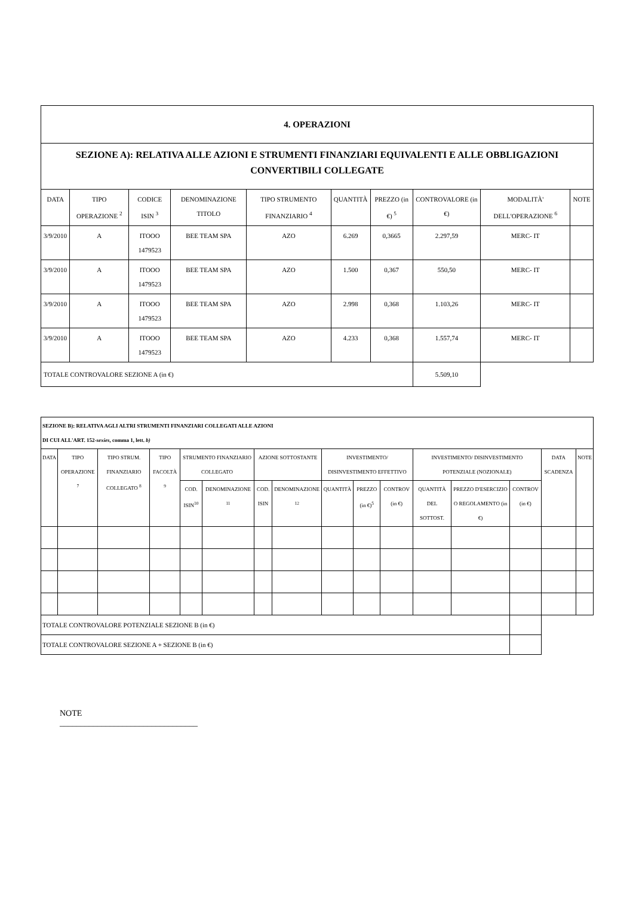| 4. OPERAZIONI | | | | | | | | | |
| SEZIONE A): RELATIVA ALLE AZIONI E STRUMENTI FINANZIARI EQUIVALENTI E ALLE OBBLIGAZIONI CONVERTIBILI COLLEGATE | | | | | | | | | |
| DATA | TIPO OPERAZIONE <sup>2</sup> | CODICE ISIN <sup>3</sup> | DENOMINAZIONE TITOLO | TIPO STRUMENTO FINANZIARIO <sup>4</sup> | QUANTITÀ | PREZZO (in €) <sup>5</sup> | CONTROVALORE (in €) | MODALITÀ' DELL'OPERAZIONE <sup>6</sup> | NOTE |
| 3/9/2010 | A | ITOOO 1479523 | BEE TEAM SPA | AZO | 6.269 | 0,3665 | 2.297,59 | MERC- IT | |
| 3/9/2010 | A | ITOOO 1479523 | BEE TEAM SPA | AZO | 1.500 | 0,367 | 550,50 | MERC- IT | |
| 3/9/2010 | A | ITOOO 1479523 | BEE TEAM SPA | AZO | 2.998 | 0,368 | 1.103,26 | MERC- IT | |
| 3/9/2010 | A | ITOOO 1479523 | BEE TEAM SPA | AZO | 4.233 | 0,368 | 1.557,74 | MERC- IT | |
| TOTALE CONTROVALORE SEZIONE A (in €) | | | | | | | 5.509,10 | | |
| SEZIONE B): RELATIVA AGLI ALTRI STRUMENTI FINANZIARI COLLEGATI ALLE AZIONI DI CUI ALL'ART. 152- sexies , comma 1, lett. b) | | | | | | | | | | | | | | | |
| DATA | TIPO OPERAZIONE <sup>7</sup> | TIPO STRUM. FINANZIARIO COLLEGATO <sup>8</sup> | TIPO FACOLTÀ <sup>9</sup> | STRUMENTO FINANZIARIO COLLEGATO | | AZIONE SOTTOSTANTE | | INVESTIMENTO/ DISINVESTIMENTO EFFETTIVO | | | INVESTIMENTO/ DISINVESTIMENTO POTENZIALE (NOZIONALE) | | | DATA SCADENZA | NOTE |
| | | | | COD. ISIN<sup>10</sup> | DENOMINAZIONE <sup>11</sup> | COD. ISIN | DENOMINAZIONE <sup>12</sup> | QUANTITÀ | PREZZO (in €)<sup>5</sup> | CONTROV (in €) | QUANTITÀ DEL SOTTOST. | PREZZO D'ESERCIZIO O REGOLAMENTO (in €) | CONTROV (in €) | | |
| TOTALE CONTROVALORE POTENZIALE SEZIONE B (in €) | | | | | | | | | | | | | | | |
| TOTALE CONTROVALORE SEZIONE A + SEZIONE B (in €) | | | | | | | | | | | | | | | |
NOTE
_________________________________